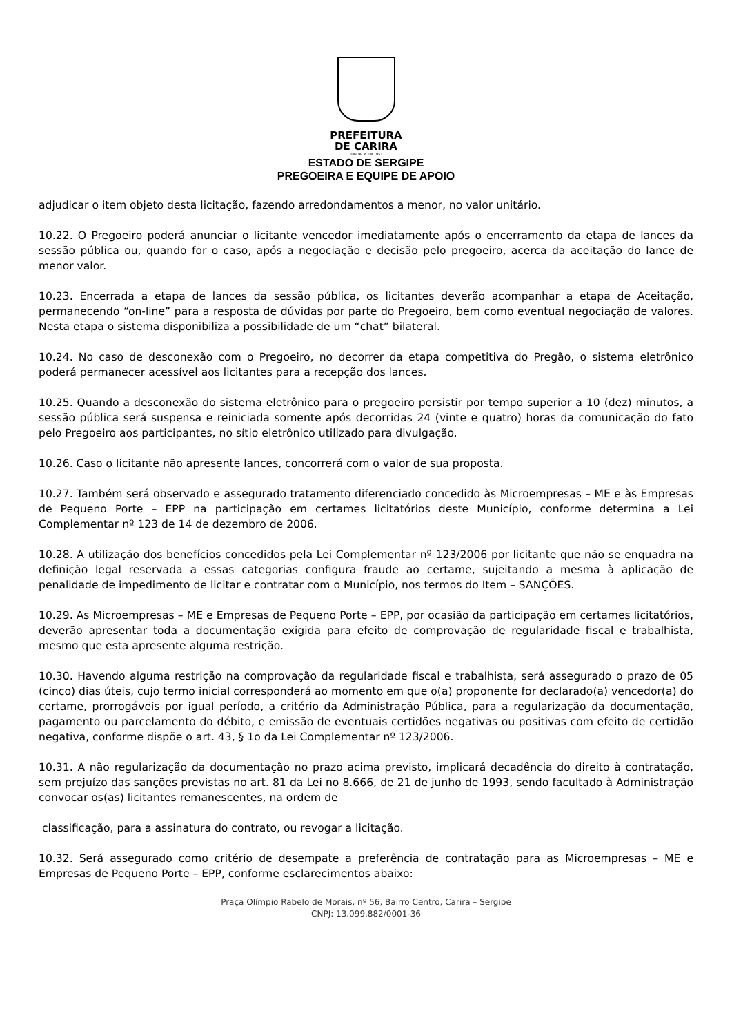PREFEITURA
DE CARIRA
FUNDADA EM 1953
ESTADO DE SERGIPE
PREGOEIRA E EQUIPE DE APOIO
adjudicar o item objeto desta licitação, fazendo arredondamentos a menor, no valor unitário.
10.22. O Pregoeiro poderá anunciar o licitante vencedor imediatamente após o encerramento da etapa de lances da sessão pública ou, quando for o caso, após a negociação e decisão pelo pregoeiro, acerca da aceitação do lance de menor valor.
10.23. Encerrada a etapa de lances da sessão pública, os licitantes deverão acompanhar a etapa de Aceitação, permanecendo “on-line” para a resposta de dúvidas por parte do Pregoeiro, bem como eventual negociação de valores. Nesta etapa o sistema disponibiliza a possibilidade de um “chat” bilateral.
10.24. No caso de desconexão com o Pregoeiro, no decorrer da etapa competitiva do Pregão, o sistema eletrônico poderá permanecer acessível aos licitantes para a recepção dos lances.
10.25. Quando a desconexão do sistema eletrônico para o pregoeiro persistir por tempo superior a 10 (dez) minutos, a sessão pública será suspensa e reiniciada somente após decorridas 24 (vinte e quatro) horas da comunicação do fato pelo Pregoeiro aos participantes, no sítio eletrônico utilizado para divulgação.
10.26. Caso o licitante não apresente lances, concorrerá com o valor de sua proposta.
10.27. Também será observado e assegurado tratamento diferenciado concedido às Microempresas – ME e às Empresas de Pequeno Porte – EPP na participação em certames licitatórios deste Município, conforme determina a Lei Complementar nº 123 de 14 de dezembro de 2006.
10.28. A utilização dos benefícios concedidos pela Lei Complementar nº 123/2006 por licitante que não se enquadra na definição legal reservada a essas categorias configura fraude ao certame, sujeitando a mesma à aplicação de penalidade de impedimento de licitar e contratar com o Município, nos termos do Item – SANÇÕES.
10.29. As Microempresas – ME e Empresas de Pequeno Porte – EPP, por ocasião da participação em certames licitatórios, deverão apresentar toda a documentação exigida para efeito de comprovação de regularidade fiscal e trabalhista, mesmo que esta apresente alguma restrição.
10.30. Havendo alguma restrição na comprovação da regularidade fiscal e trabalhista, será assegurado o prazo de 05 (cinco) dias úteis, cujo termo inicial corresponderá ao momento em que o(a) proponente for declarado(a) vencedor(a) do certame, prorrogáveis por igual período, a critério da Administração Pública, para a regularização da documentação, pagamento ou parcelamento do débito, e emissão de eventuais certidões negativas ou positivas com efeito de certidão negativa, conforme dispõe o art. 43, § 1o da Lei Complementar nº 123/2006.
10.31. A não regularização da documentação no prazo acima previsto, implicará decadência do direito à contratação, sem prejuízo das sanções previstas no art. 81 da Lei no 8.666, de 21 de junho de 1993, sendo facultado à Administração convocar os(as) licitantes remanescentes, na ordem de
classificação, para a assinatura do contrato, ou revogar a licitação.
10.32. Será assegurado como critério de desempate a preferência de contratação para as Microempresas – ME e Empresas de Pequeno Porte – EPP, conforme esclarecimentos abaixo:
Praça Olímpio Rabelo de Morais, nº 56, Bairro Centro, Carira – Sergipe
CNPJ: 13.099.882/0001-36